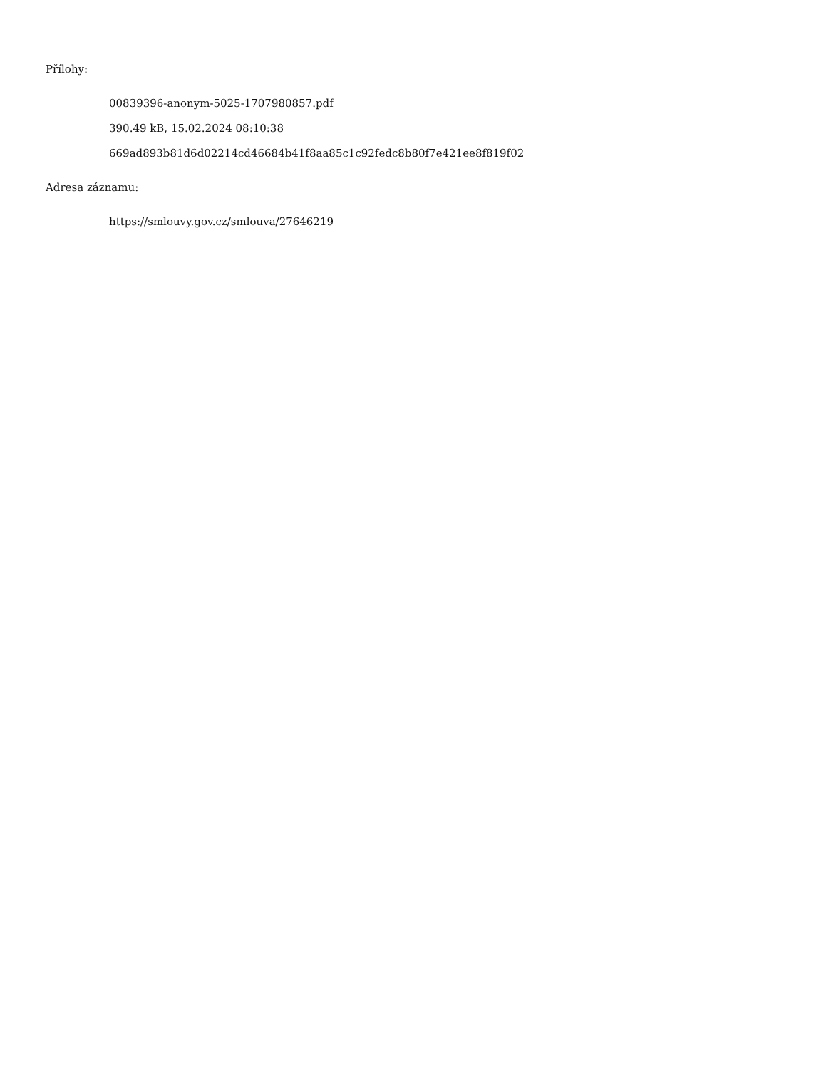Přílohy:
00839396-anonym-5025-1707980857.pdf
390.49 kB, 15.02.2024 08:10:38
669ad893b81d6d02214cd46684b41f8aa85c1c92fedc8b80f7e421ee8f819f02
Adresa záznamu:
https://smlouvy.gov.cz/smlouva/27646219